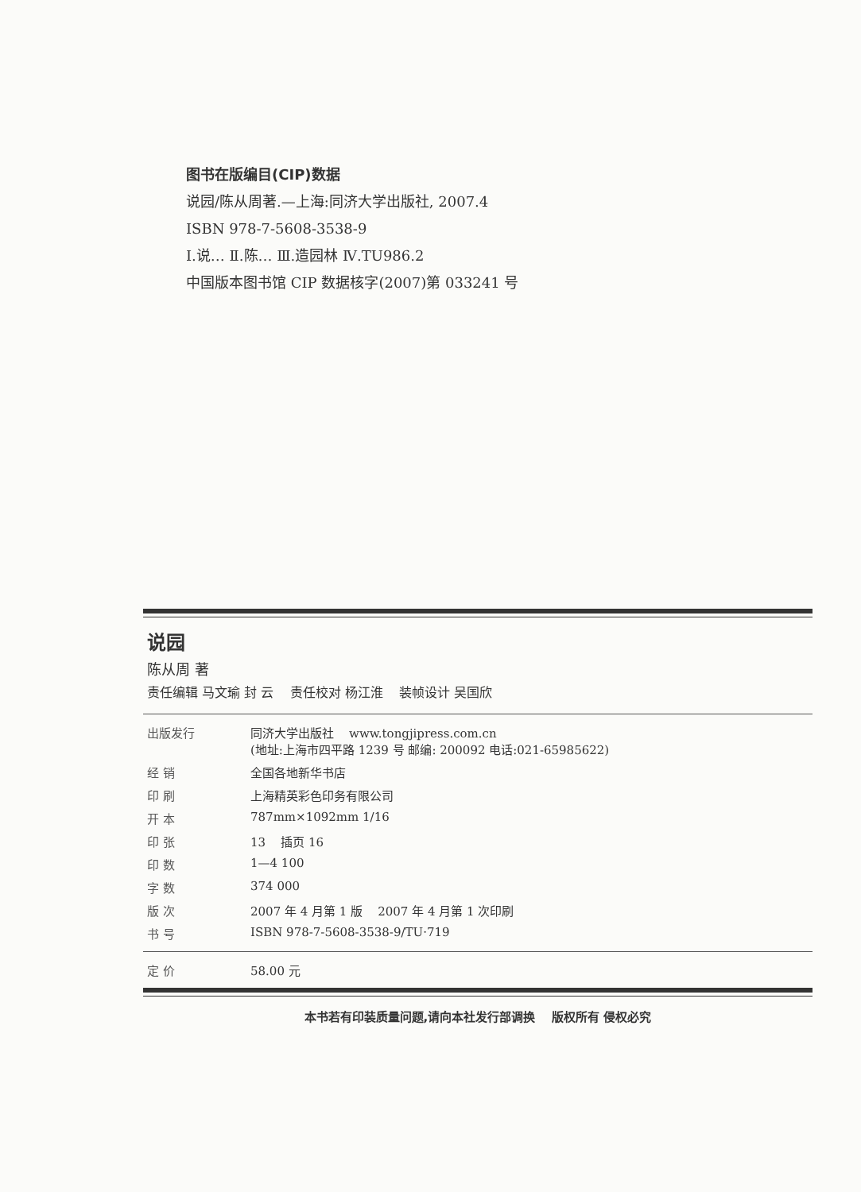图书在版编目(CIP)数据
说园/陈从周著.—上海:同济大学出版社, 2007.4
ISBN 978-7-5608-3538-9
Ⅰ.说… Ⅱ.陈… Ⅲ.造园林 Ⅳ.TU986.2
中国版本图书馆 CIP 数据核字(2007)第 033241 号
说园
陈从周 著
责任编辑 马文瑜 封 云 责任校对 杨江淮 装帧设计 吴国欣
| 出版发行 | 同济大学出版社 www.tongjipress.com.cn (地址:上海市四平路 1239 号 邮编: 200092 电话:021-65985622) |
| 经 销 | 全国各地新华书店 |
| 印 刷 | 上海精英彩色印务有限公司 |
| 开 本 | 787mm×1092mm 1/16 |
| 印 张 | 13 插页 16 |
| 印 数 | 1—4 100 |
| 字 数 | 374 000 |
| 版 次 | 2007 年 4 月第 1 版 2007 年 4 月第 1 次印刷 |
| 书 号 | ISBN 978-7-5608-3538-9/TU·719 |
| 定 价 | 58.00 元 |
本书若有印装质量问题,请向本社发行部调换 版权所有 侵权必究